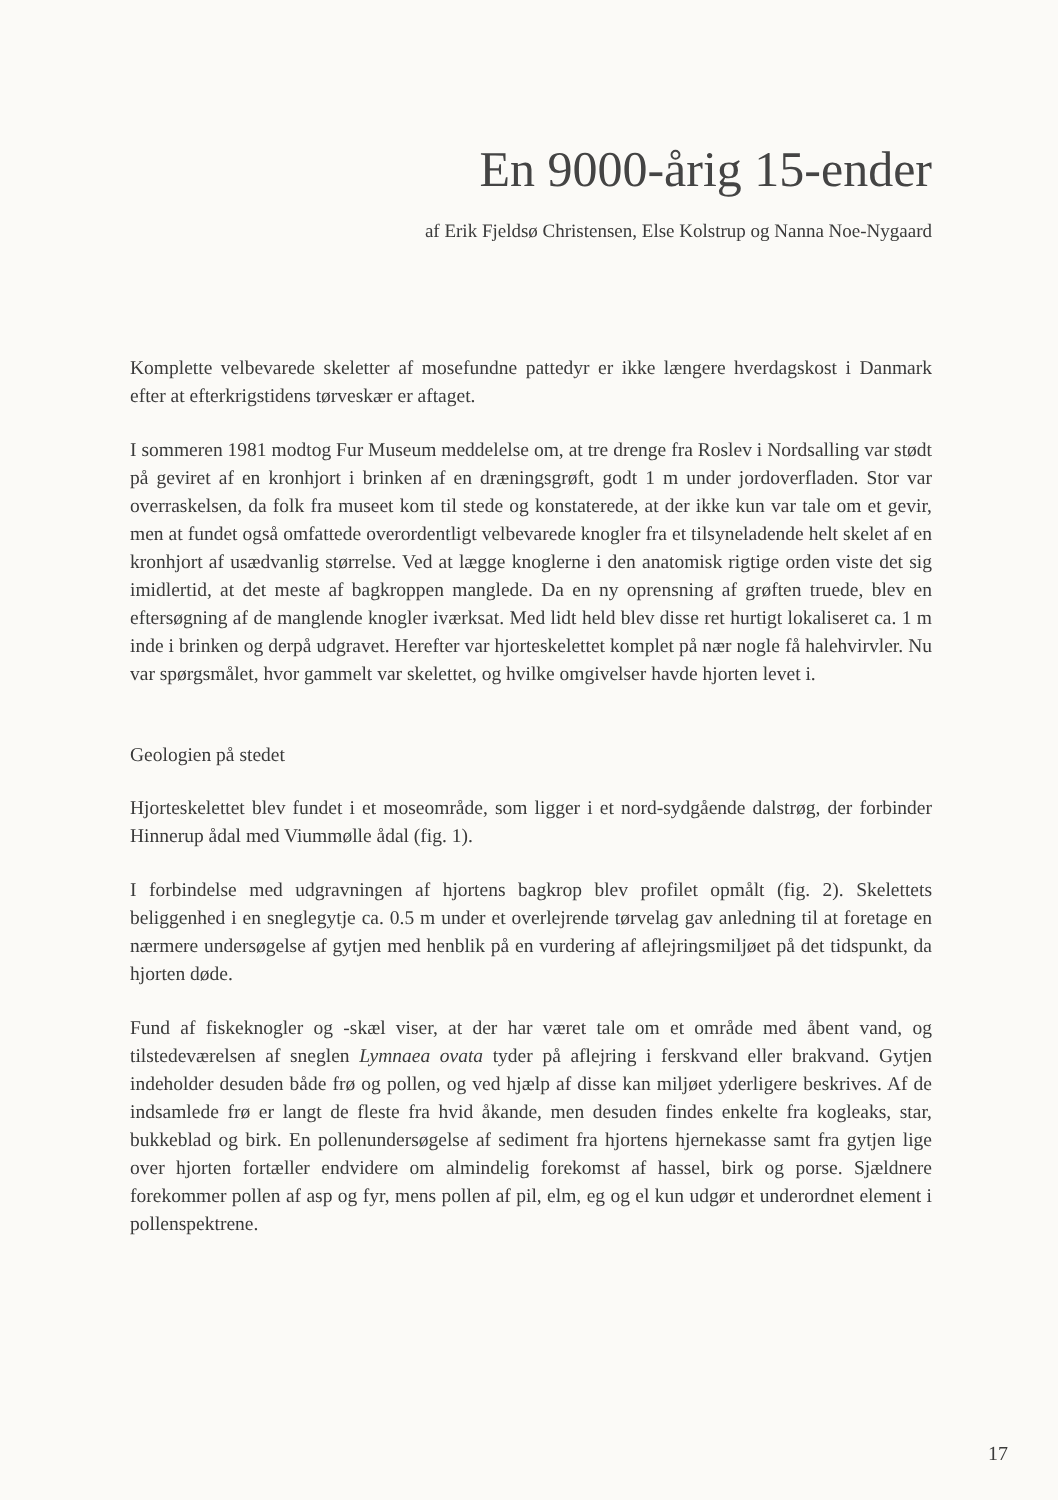En 9000-årig 15-ender
af Erik Fjeldsø Christensen, Else Kolstrup og Nanna Noe-Nygaard
Komplette velbevarede skeletter af mosefundne pattedyr er ikke længere hverdagskost i Danmark efter at efterkrigstidens tørveskær er aftaget.
I sommeren 1981 modtog Fur Museum meddelelse om, at tre drenge fra Roslev i Nordsalling var stødt på geviret af en kronhjort i brinken af en dræningsgrøft, godt 1 m under jordoverfladen. Stor var overraskelsen, da folk fra museet kom til stede og konstaterede, at der ikke kun var tale om et gevir, men at fundet også omfattede overordentligt velbevarede knogler fra et tilsyneladende helt skelet af en kronhjort af usædvanlig størrelse. Ved at lægge knoglerne i den anatomisk rigtige orden viste det sig imidlertid, at det meste af bagkroppen manglede. Da en ny oprensning af grøften truede, blev en eftersøgning af de manglende knogler iværksat. Med lidt held blev disse ret hurtigt lokaliseret ca. 1 m inde i brinken og derpå udgravet. Herefter var hjorteskelettet komplet på nær nogle få halehvirvler. Nu var spørgsmålet, hvor gammelt var skelettet, og hvilke omgivelser havde hjorten levet i.
Geologien på stedet
Hjorteskelettet blev fundet i et moseområde, som ligger i et nord-sydgående dalstrøg, der forbinder Hinnerup ådal med Viummølle ådal (fig. 1).
I forbindelse med udgravningen af hjortens bagkrop blev profilet opmålt (fig. 2). Skelettets beliggenhed i en sneglegytje ca. 0.5 m under et overlejrende tørvelag gav anledning til at foretage en nærmere undersøgelse af gytjen med henblik på en vurdering af aflejringsmiljøet på det tidspunkt, da hjorten døde.
Fund af fiskeknogler og -skæl viser, at der har været tale om et område med åbent vand, og tilstedeværelsen af sneglen Lymnaea ovata tyder på aflejring i ferskvand eller brakvand. Gytjen indeholder desuden både frø og pollen, og ved hjælp af disse kan miljøet yderligere beskrives. Af de indsamlede frø er langt de fleste fra hvid åkande, men desuden findes enkelte fra kogleaks, star, bukkeblad og birk. En pollenundersøgelse af sediment fra hjortens hjernekasse samt fra gytjen lige over hjorten fortæller endvidere om almindelig forekomst af hassel, birk og porse. Sjældnere forekommer pollen af asp og fyr, mens pollen af pil, elm, eg og el kun udgør et underordnet element i pollenspektrene.
17